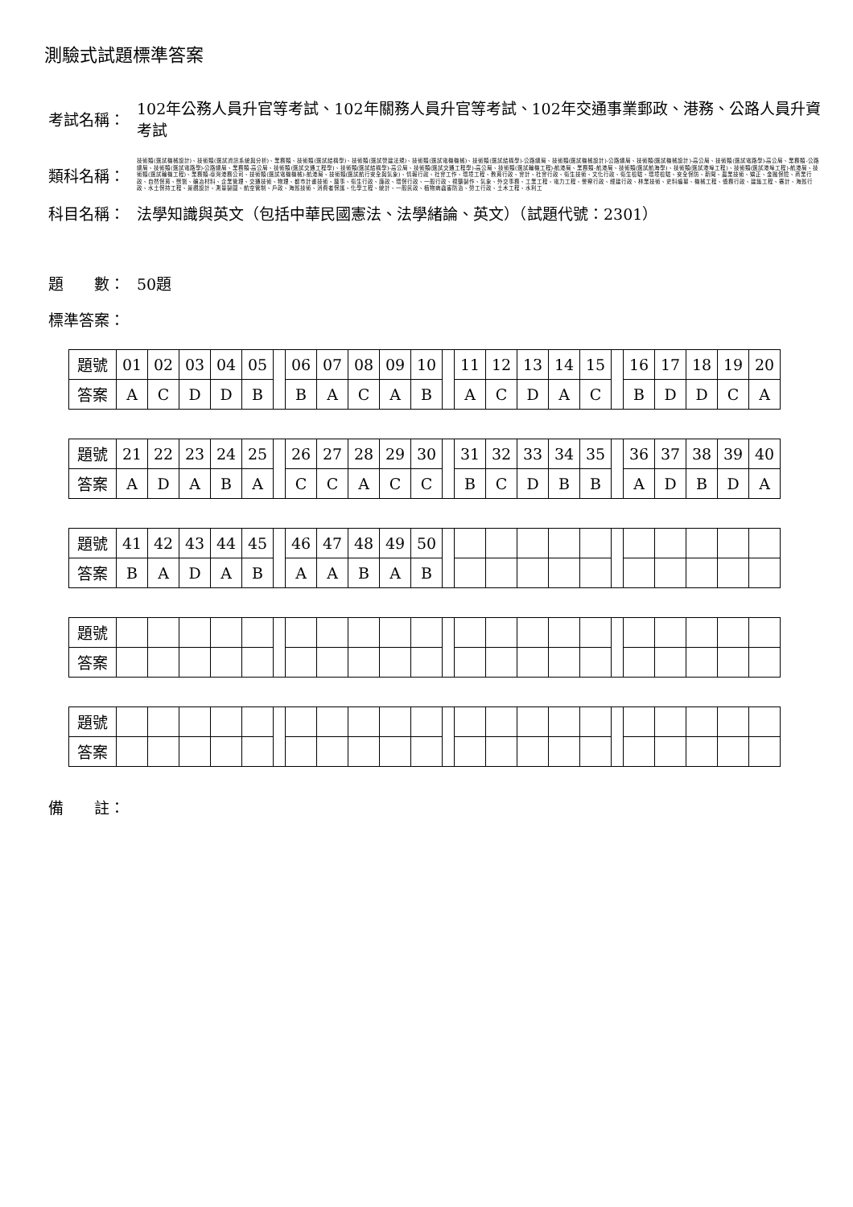測驗式試題標準答案
考試名稱：
102年公務人員升官等考試、102年關務人員升官等考試、102年交通事業郵政、港務、公路人員升資考試
類科名稱：
技術類(選試機械設計)、技術類(選試資訊系統與分析)、業務類、技術類(選試結構學)、技術類(選試營建法規)、技術類(選試電機機械)、技術類(選試結構學)-公路總局、技術類(選試機械設計)-公路總局、技術類(選試機械設計)-高公局、技術類(選試電路學)-高公局、業務類-公路總局、技術類(選試電路學)-公路總局、業務類-高公局、技術類(選試交通工程學)、技術類(選試結構學)-高公局、技術類(選試交通工程學)-高公局、技術類(選試輪機工程)-航港局、業務類-航港局、技術類(選試航海學)、技術類(選試港埠工程)、技術類(選試港埠工程)-航港局、技術類(選試輪機工程)、業務類-臺灣港務公司、技術類(選試電機機械)-航港局、技術類(選試航行安全與氣象)、情報行政、社會工作、環境工程、教育行政、會計、社會行政、衛生技術、文化行政、衛生檢驗、環境檢驗、安全保防、新聞、農業技術、矯正、金融保險、商業行政、自然保育、獸醫、礦冶材料、企業管理、交通技術、物理、都市計畫技術、藥事、衛生行政、廉政、環保行政、一般行政、視聽製作、氣象、外交事務、工業工程、電力工程、警察行政、經建行政、林業技術、史料編纂、機械工程、僑務行政、建築工程、審計、海巡行政、水土保持工程、景觀設計、測量製圖、航空管制、戶政、海巡技術、消費者保護、化學工程、統計、一般民政、植物病蟲害防治、勞工行政、土木工程、水利工
科目名稱： 法學知識與英文（包括中華民國憲法、法學緒論、英文）（試題代號：2301）
題　　數： 50題
標準答案：
| 題號 | 01 | 02 | 03 | 04 | 05 | | 06 | 07 | 08 | 09 | 10 | | 11 | 12 | 13 | 14 | 15 | | 16 | 17 | 18 | 19 | 20 |
| 答案 | A | C | D | D | B | | B | A | C | A | B | | A | C | D | A | C | | B | D | D | C | A |
| 題號 | 21 | 22 | 23 | 24 | 25 | | 26 | 27 | 28 | 29 | 30 | | 31 | 32 | 33 | 34 | 35 | | 36 | 37 | 38 | 39 | 40 |
| 答案 | A | D | A | B | A | | C | C | A | C | C | | B | C | D | B | B | | A | D | B | D | A |
| 題號 | 41 | 42 | 43 | 44 | 45 | | 46 | 47 | 48 | 49 | 50 | | | | | | | | | | | | |
| 答案 | B | A | D | A | B | | A | A | B | A | B | | | | | | | | | | | | |
| 題號 | | | | | | | | | | | | | | | | | | | | | | | |
| 答案 | | | | | | | | | | | | | | | | | | | | | | | |
| 題號 | | | | | | | | | | | | | | | | | | | | | | | |
| 答案 | | | | | | | | | | | | | | | | | | | | | | | |
備　　註：